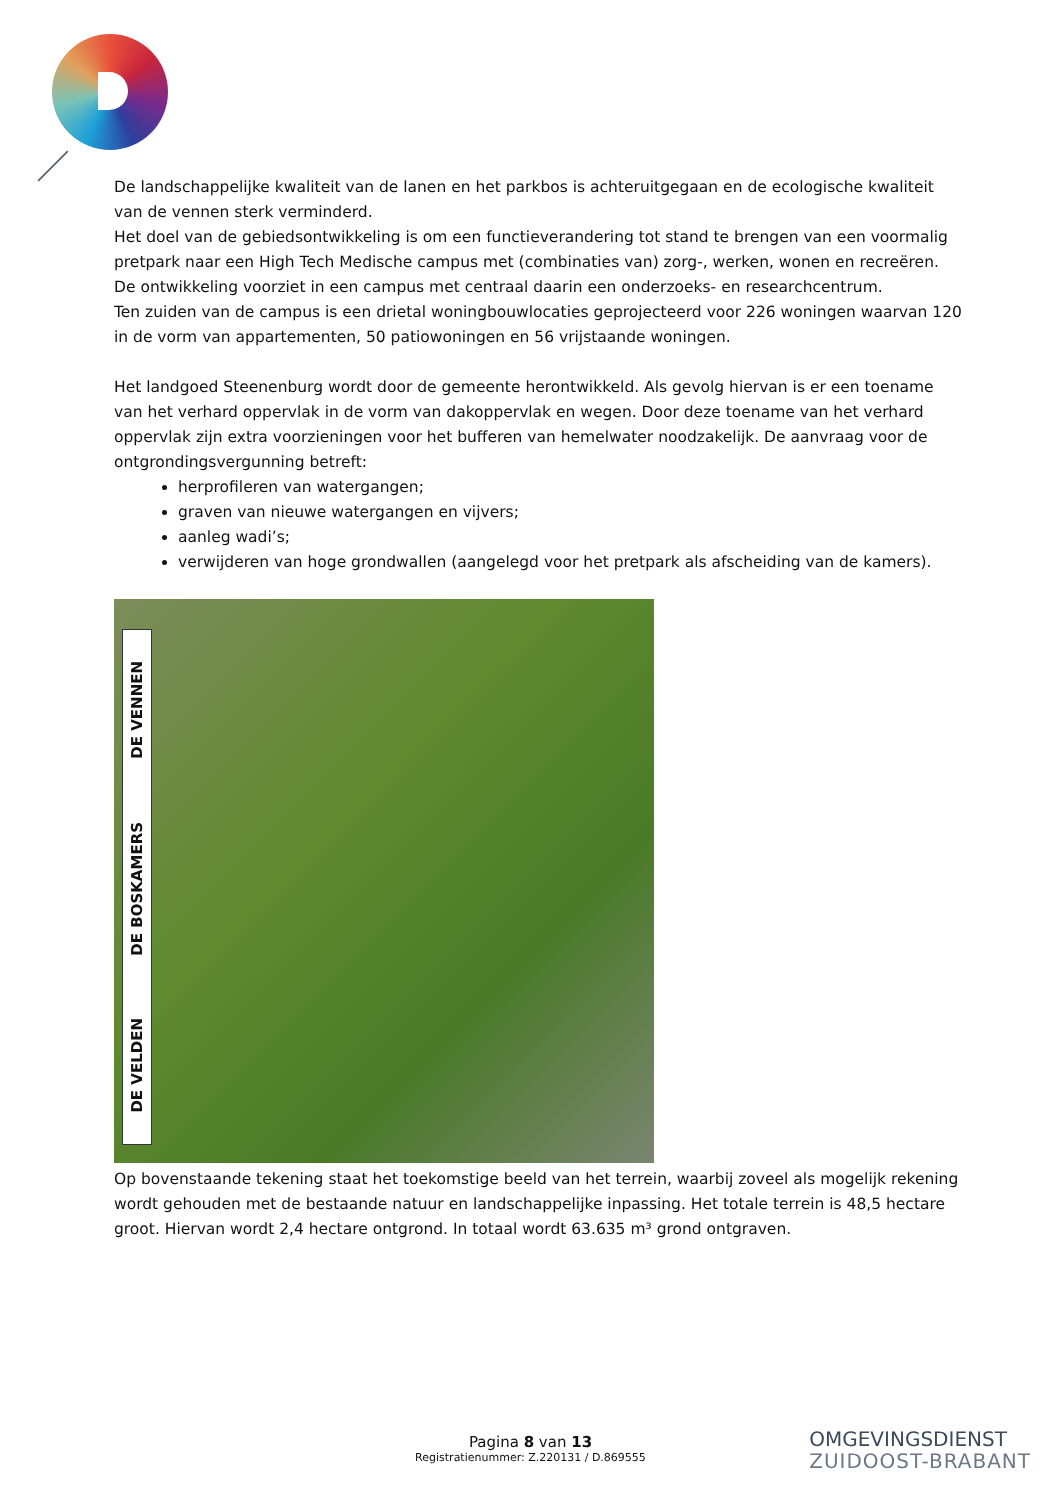De landschappelijke kwaliteit van de lanen en het parkbos is achteruitgegaan en de ecologische kwaliteit van de vennen sterk verminderd.
Het doel van de gebiedsontwikkeling is om een functieverandering tot stand te brengen van een voormalig pretpark naar een High Tech Medische campus met (combinaties van) zorg-, werken, wonen en recreëren.
De ontwikkeling voorziet in een campus met centraal daarin een onderzoeks- en researchcentrum.
Ten zuiden van de campus is een drietal woningbouwlocaties geprojecteerd voor 226 woningen waarvan 120 in de vorm van appartementen, 50 patiowoningen en 56 vrijstaande woningen.
Het landgoed Steenenburg wordt door de gemeente herontwikkeld. Als gevolg hiervan is er een toename van het verhard oppervlak in de vorm van dakoppervlak en wegen. Door deze toename van het verhard oppervlak zijn extra voorzieningen voor het bufferen van hemelwater noodzakelijk. De aanvraag voor de ontgrondingsvergunning betreft:
herprofileren van watergangen;
graven van nieuwe watergangen en vijvers;
aanleg wadi’s;
verwijderen van hoge grondwallen (aangelegd voor het pretpark als afscheiding van de kamers).
DE VENNEN
DE BOSKAMERS
DE VELDEN
Op bovenstaande tekening staat het toekomstige beeld van het terrein, waarbij zoveel als mogelijk rekening wordt gehouden met de bestaande natuur en landschappelijke inpassing. Het totale terrein is 48,5 hectare groot. Hiervan wordt 2,4 hectare ontgrond. In totaal wordt 63.635 m³ grond ontgraven.
Pagina 8 van 13
Registratienummer: Z.220131 / D.869555
OMGEVINGSDIENST
ZUIDOOST-BRABANT